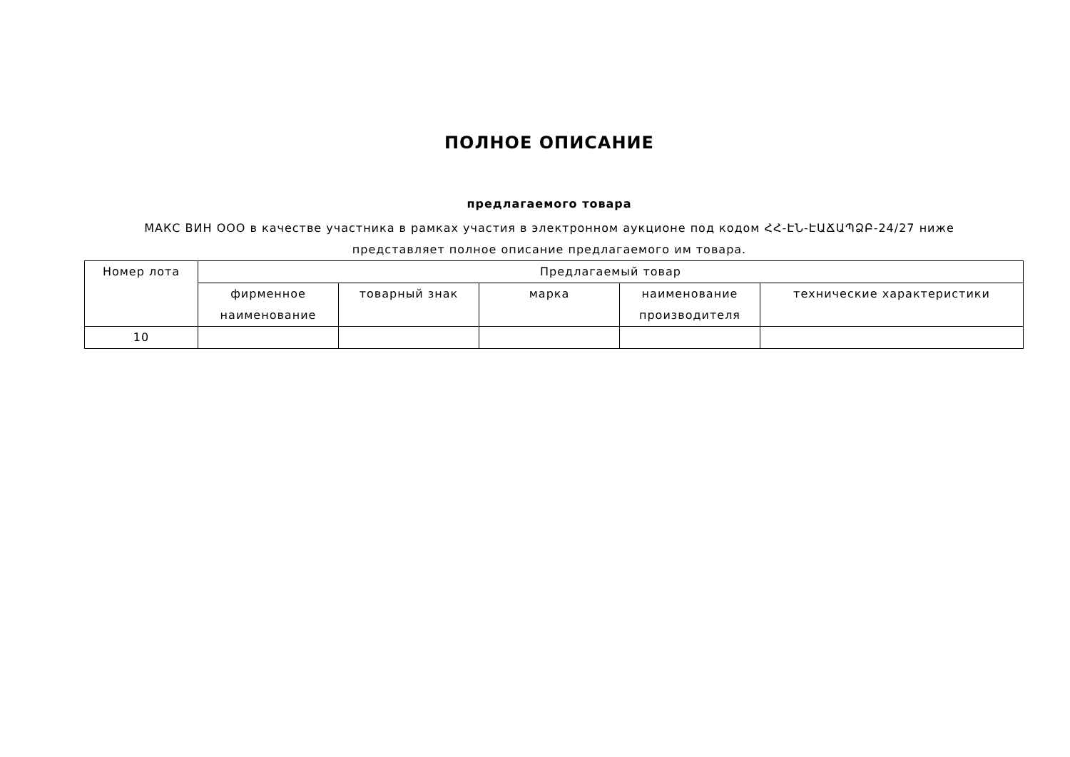ПОЛНОЕ ОПИСАНИЕ
предлагаемого товара
МАКС ВИН ООО в качестве участника в рамках участия в электронном аукционе под кодом ՀՀ-ԷՆ-ԷԱՃԱՊՁԲ-24/27 ниже
представляет полное описание предлагаемого им товара.
| Номер лота | Предлагаемый товар | | | | |
| --- | --- | --- | --- | --- | --- |
| | фирменное наименование | товарный знак | марка | наименование производителя | технические характеристики |
| 10 | | | | | |